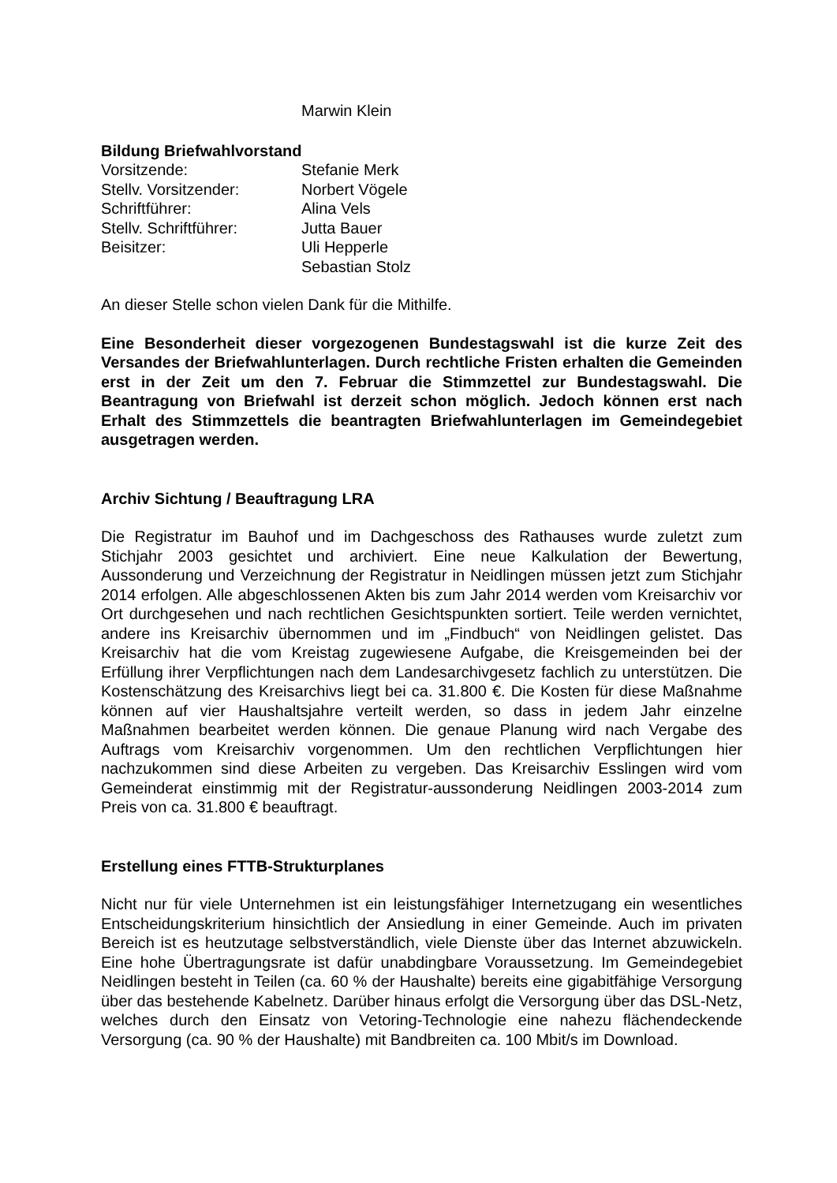Marwin Klein
Bildung Briefwahlvorstand
Vorsitzende: Stefanie Merk
Stellv. Vorsitzender: Norbert Vögele
Schriftführer: Alina Vels
Stellv. Schriftführer: Jutta Bauer
Beisitzer: Uli Hepperle
Sebastian Stolz
An dieser Stelle schon vielen Dank für die Mithilfe.
Eine Besonderheit dieser vorgezogenen Bundestagswahl ist die kurze Zeit des Versandes der Briefwahlunterlagen. Durch rechtliche Fristen erhalten die Gemeinden erst in der Zeit um den 7. Februar die Stimmzettel zur Bundestagswahl. Die Beantragung von Briefwahl ist derzeit schon möglich. Jedoch können erst nach Erhalt des Stimmzettels die beantragten Briefwahlunterlagen im Gemeindegebiet ausgetragen werden.
Archiv Sichtung / Beauftragung LRA
Die Registratur im Bauhof und im Dachgeschoss des Rathauses wurde zuletzt zum Stichjahr 2003 gesichtet und archiviert. Eine neue Kalkulation der Bewertung, Aussonderung und Verzeichnung der Registratur in Neidlingen müssen jetzt zum Stichjahr 2014 erfolgen. Alle abgeschlossenen Akten bis zum Jahr 2014 werden vom Kreisarchiv vor Ort durchgesehen und nach rechtlichen Gesichtspunkten sortiert. Teile werden vernichtet, andere ins Kreisarchiv übernommen und im „Findbuch“ von Neidlingen gelistet. Das Kreisarchiv hat die vom Kreistag zugewiesene Aufgabe, die Kreisgemeinden bei der Erfüllung ihrer Verpflichtungen nach dem Landesarchivgesetz fachlich zu unterstützen. Die Kostenschätzung des Kreisarchivs liegt bei ca. 31.800 €. Die Kosten für diese Maßnahme können auf vier Haushaltsjahre verteilt werden, so dass in jedem Jahr einzelne Maßnahmen bearbeitet werden können. Die genaue Planung wird nach Vergabe des Auftrags vom Kreisarchiv vorgenommen. Um den rechtlichen Verpflichtungen hier nachzukommen sind diese Arbeiten zu vergeben. Das Kreisarchiv Esslingen wird vom Gemeinderat einstimmig mit der Registratur-aussonderung Neidlingen 2003-2014 zum Preis von ca. 31.800 € beauftragt.
Erstellung eines FTTB-Strukturplanes
Nicht nur für viele Unternehmen ist ein leistungsfähiger Internetzugang ein wesentliches Entscheidungskriterium hinsichtlich der Ansiedlung in einer Gemeinde. Auch im privaten Bereich ist es heutzutage selbstverständlich, viele Dienste über das Internet abzuwickeln. Eine hohe Übertragungsrate ist dafür unabdingbare Voraussetzung. Im Gemeindegebiet Neidlingen besteht in Teilen (ca. 60 % der Haushalte) bereits eine gigabitfähige Versorgung über das bestehende Kabelnetz. Darüber hinaus erfolgt die Versorgung über das DSL-Netz, welches durch den Einsatz von Vetoring-Technologie eine nahezu flächendeckende Versorgung (ca. 90 % der Haushalte) mit Bandbreiten ca. 100 Mbit/s im Download.